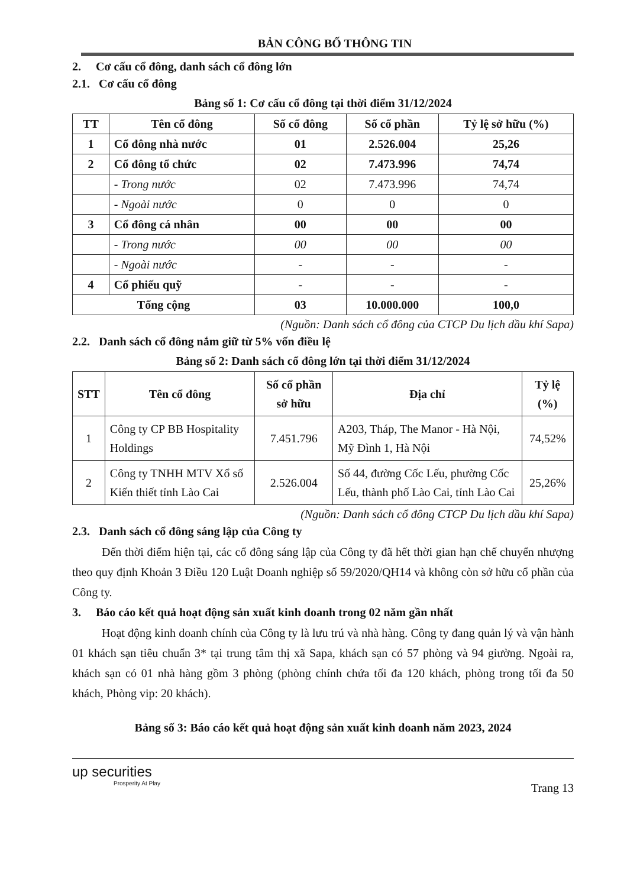BẢN CÔNG BỐ THÔNG TIN
2. Cơ cấu cổ đông, danh sách cổ đông lớn
2.1. Cơ cấu cổ đông
Bảng số 1: Cơ cấu cổ đông tại thời điểm 31/12/2024
| TT | Tên cổ đông | Số cổ đông | Số cổ phần | Tỷ lệ sở hữu (%) |
| --- | --- | --- | --- | --- |
| 1 | Cổ đông nhà nước | 01 | 2.526.004 | 25,26 |
| 2 | Cổ đông tổ chức | 02 | 7.473.996 | 74,74 |
| | - Trong nước | 02 | 7.473.996 | 74,74 |
| | - Ngoài nước | 0 | 0 | 0 |
| 3 | Cổ đông cá nhân | 00 | 00 | 00 |
| | - Trong nước | 00 | 00 | 00 |
| | - Ngoài nước | - | - | - |
| 4 | Cổ phiếu quỹ | - | - | - |
| Tổng cộng | | 03 | 10.000.000 | 100,0 |
(Nguồn: Danh sách cổ đông của CTCP Du lịch dầu khí Sapa)
2.2. Danh sách cổ đông nắm giữ từ 5% vốn điều lệ
Bảng số 2: Danh sách cổ đông lớn tại thời điểm 31/12/2024
| STT | Tên cổ đông | Số cổ phần sở hữu | Địa chỉ | Tỷ lệ (%) |
| --- | --- | --- | --- | --- |
| 1 | Công ty CP BB Hospitality Holdings | 7.451.796 | A203, Tháp, The Manor - Hà Nội, Mỹ Đình 1, Hà Nội | 74,52% |
| 2 | Công ty TNHH MTV Xổ số Kiến thiết tỉnh Lào Cai | 2.526.004 | Số 44, đường Cốc Lếu, phường Cốc Lếu, thành phố Lào Cai, tỉnh Lào Cai | 25,26% |
(Nguồn: Danh sách cổ đông CTCP Du lịch dầu khí Sapa)
2.3. Danh sách cổ đông sáng lập của Công ty
Đến thời điểm hiện tại, các cổ đông sáng lập của Công ty đã hết thời gian hạn chế chuyển nhượng theo quy định Khoản 3 Điều 120 Luật Doanh nghiệp số 59/2020/QH14 và không còn sở hữu cổ phần của Công ty.
3. Báo cáo kết quả hoạt động sản xuất kinh doanh trong 02 năm gần nhất
Hoạt động kinh doanh chính của Công ty là lưu trú và nhà hàng. Công ty đang quản lý và vận hành 01 khách sạn tiêu chuẩn 3* tại trung tâm thị xã Sapa, khách sạn có 57 phòng và 94 giường. Ngoài ra, khách sạn có 01 nhà hàng gồm 3 phòng (phòng chính chứa tối đa 120 khách, phòng trong tối đa 50 khách, Phòng vip: 20 khách).
Bảng số 3: Báo cáo kết quả hoạt động sản xuất kinh doanh năm 2023, 2024
up securities
Prosperity At Play
Trang 13